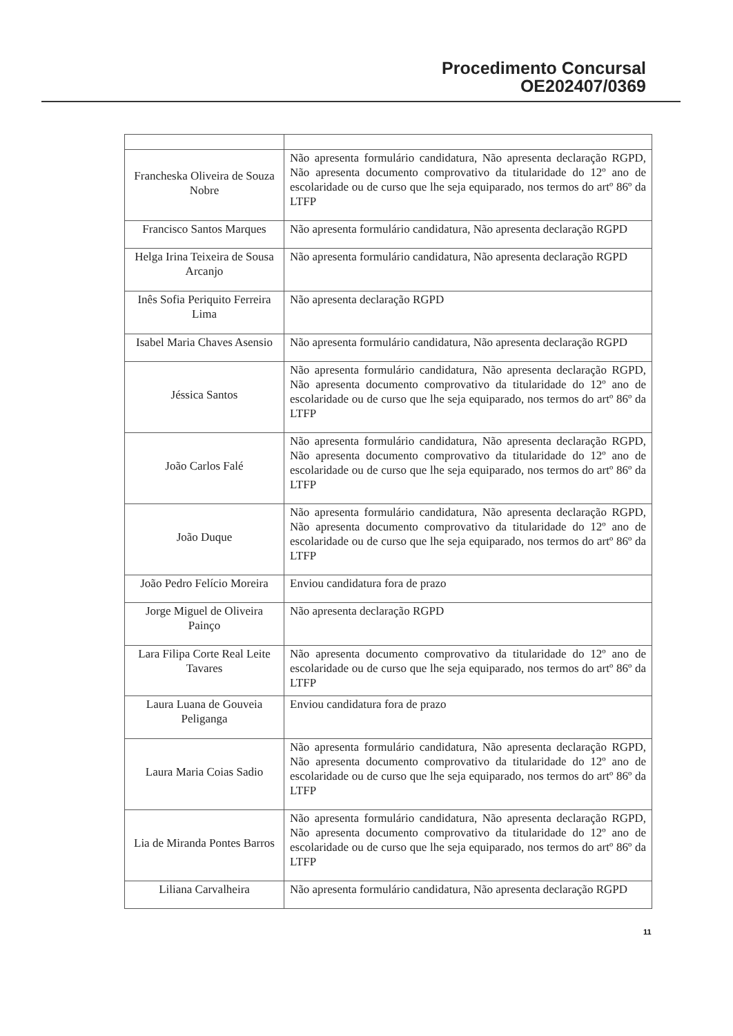Procedimento Concursal
OE202407/0369
| Francheska Oliveira de Souza Nobre | Não apresenta formulário candidatura, Não apresenta declaração RGPD, Não apresenta documento comprovativo da titularidade do 12º ano de escolaridade ou de curso que lhe seja equiparado, nos termos do artº 86º da LTFP |
| Francisco Santos Marques | Não apresenta formulário candidatura, Não apresenta declaração RGPD |
| Helga Irina Teixeira de Sousa Arcanjo | Não apresenta formulário candidatura, Não apresenta declaração RGPD |
| Inês Sofia Periquito Ferreira Lima | Não apresenta declaração RGPD |
| Isabel Maria Chaves Asensio | Não apresenta formulário candidatura, Não apresenta declaração RGPD |
| Jéssica Santos | Não apresenta formulário candidatura, Não apresenta declaração RGPD, Não apresenta documento comprovativo da titularidade do 12º ano de escolaridade ou de curso que lhe seja equiparado, nos termos do artº 86º da LTFP |
| João Carlos Falé | Não apresenta formulário candidatura, Não apresenta declaração RGPD, Não apresenta documento comprovativo da titularidade do 12º ano de escolaridade ou de curso que lhe seja equiparado, nos termos do artº 86º da LTFP |
| João Duque | Não apresenta formulário candidatura, Não apresenta declaração RGPD, Não apresenta documento comprovativo da titularidade do 12º ano de escolaridade ou de curso que lhe seja equiparado, nos termos do artº 86º da LTFP |
| João Pedro Felício Moreira | Enviou candidatura fora de prazo |
| Jorge Miguel de Oliveira Painço | Não apresenta declaração RGPD |
| Lara Filipa Corte Real Leite Tavares | Não apresenta documento comprovativo da titularidade do 12º ano de escolaridade ou de curso que lhe seja equiparado, nos termos do artº 86º da LTFP |
| Laura Luana de Gouveia Peliganga | Enviou candidatura fora de prazo |
| Laura Maria Coias Sadio | Não apresenta formulário candidatura, Não apresenta declaração RGPD, Não apresenta documento comprovativo da titularidade do 12º ano de escolaridade ou de curso que lhe seja equiparado, nos termos do artº 86º da LTFP |
| Lia de Miranda Pontes Barros | Não apresenta formulário candidatura, Não apresenta declaração RGPD, Não apresenta documento comprovativo da titularidade do 12º ano de escolaridade ou de curso que lhe seja equiparado, nos termos do artº 86º da LTFP |
| Liliana Carvalheira | Não apresenta formulário candidatura, Não apresenta declaração RGPD |
11